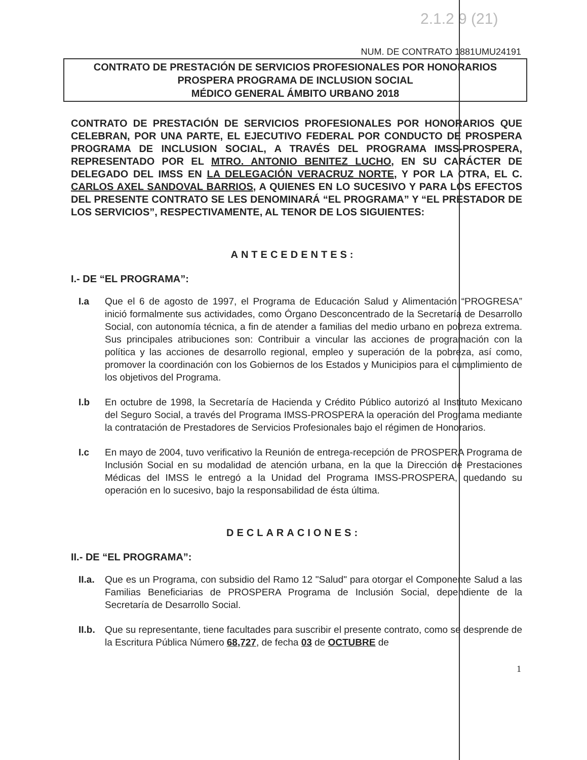2.1.2 9 (21)
NUM. DE CONTRATO 1881UMU24191
CONTRATO DE PRESTACIÓN DE SERVICIOS PROFESIONALES POR HONORARIOS
PROSPERA PROGRAMA DE INCLUSION SOCIAL
MÉDICO GENERAL ÁMBITO URBANO 2018
CONTRATO DE PRESTACIÓN DE SERVICIOS PROFESIONALES POR HONORARIOS QUE CELEBRAN, POR UNA PARTE, EL EJECUTIVO FEDERAL POR CONDUCTO DE PROSPERA PROGRAMA DE INCLUSION SOCIAL, A TRAVÉS DEL PROGRAMA IMSS-PROSPERA, REPRESENTADO POR EL MTRO. ANTONIO BENITEZ LUCHO, EN SU CARÁCTER DE DELEGADO DEL IMSS EN LA DELEGACIÓN VERACRUZ NORTE, Y POR LA OTRA, EL C. CARLOS AXEL SANDOVAL BARRIOS, A QUIENES EN LO SUCESIVO Y PARA LOS EFECTOS DEL PRESENTE CONTRATO SE LES DENOMINARÁ “EL PROGRAMA” Y “EL PRESTADOR DE LOS SERVICIOS”, RESPECTIVAMENTE, AL TENOR DE LOS SIGUIENTES:
ANTECEDENTES:
I.- DE “EL PROGRAMA”:
I.a Que el 6 de agosto de 1997, el Programa de Educación Salud y Alimentación “PROGRESA” inició formalmente sus actividades, como Órgano Desconcentrado de la Secretaría de Desarrollo Social, con autonomía técnica, a fin de atender a familias del medio urbano en pobreza extrema. Sus principales atribuciones son: Contribuir a vincular las acciones de programación con la política y las acciones de desarrollo regional, empleo y superación de la pobreza, así como, promover la coordinación con los Gobiernos de los Estados y Municipios para el cumplimiento de los objetivos del Programa.
I.b En octubre de 1998, la Secretaría de Hacienda y Crédito Público autorizó al Instituto Mexicano del Seguro Social, a través del Programa IMSS-PROSPERA la operación del Programa mediante la contratación de Prestadores de Servicios Profesionales bajo el régimen de Honorarios.
I.c En mayo de 2004, tuvo verificativo la Reunión de entrega-recepción de PROSPERA Programa de Inclusión Social en su modalidad de atención urbana, en la que la Dirección de Prestaciones Médicas del IMSS le entregó a la Unidad del Programa IMSS-PROSPERA, quedando su operación en lo sucesivo, bajo la responsabilidad de ésta última.
DECLARACIONES:
II.- DE “EL PROGRAMA”:
II.a.
Que es un Programa, con subsidio del Ramo 12 "Salud" para otorgar el Componente Salud a las Familias Beneficiarias de PROSPERA Programa de Inclusión Social, dependiente de la Secretaría de Desarrollo Social.
II.b.
Que su representante, tiene facultades para suscribir el presente contrato, como se desprende de la Escritura Pública Número 68,727, de fecha 03 de OCTUBRE de
1